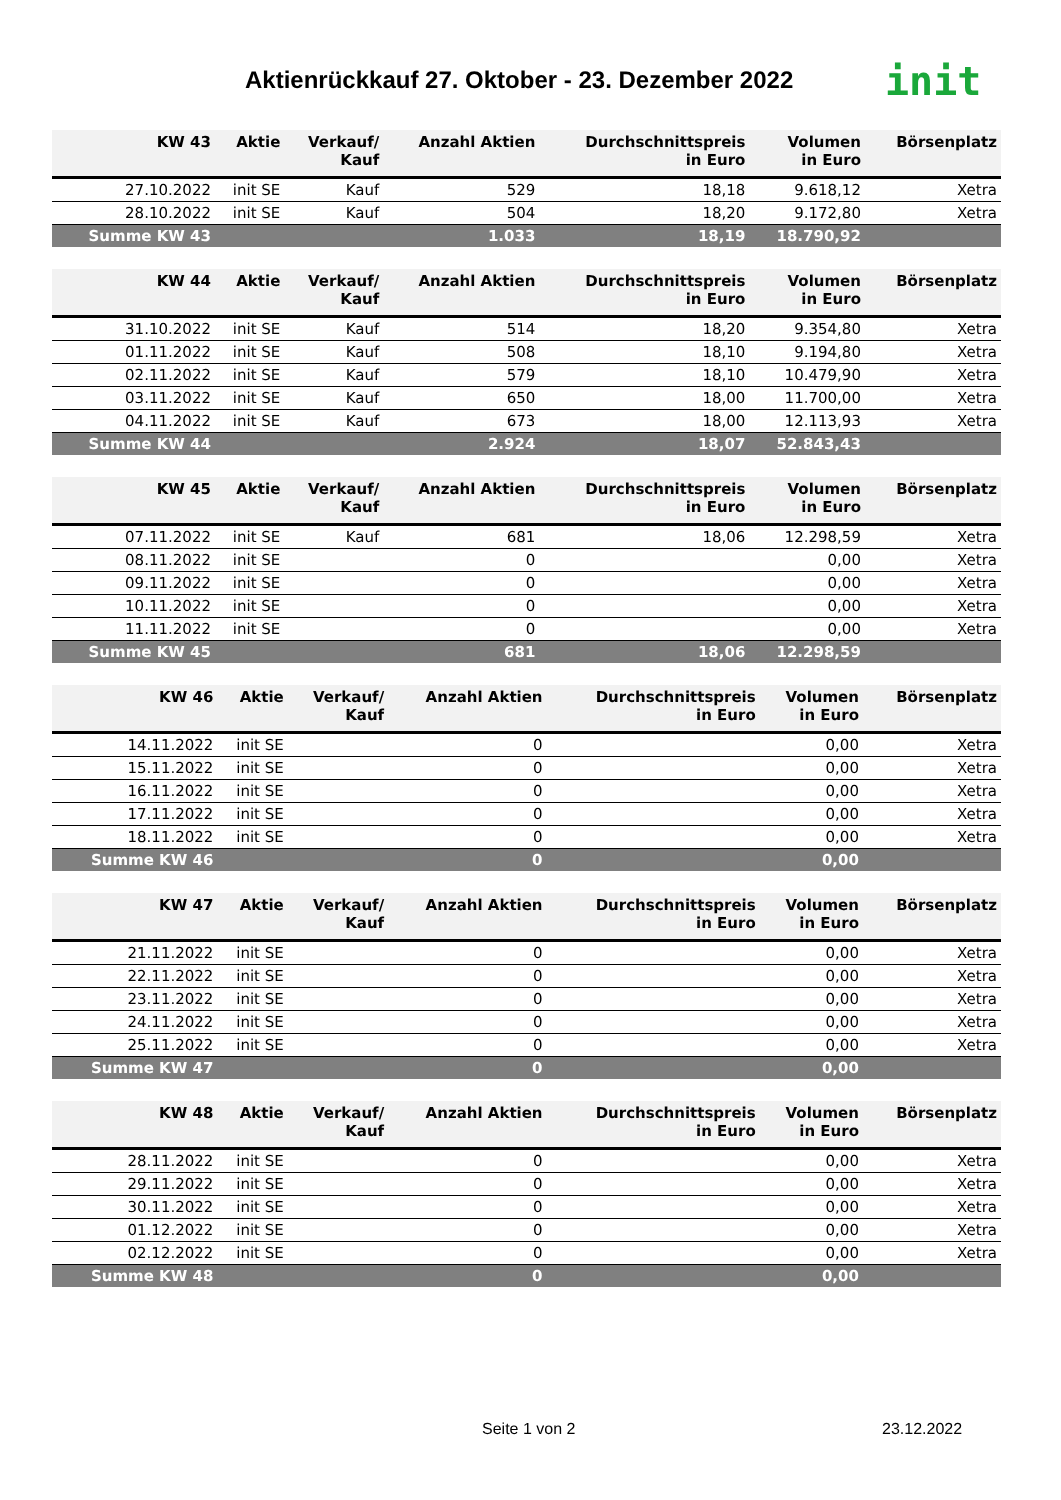Aktienrückkauf 27. Oktober - 23. Dezember 2022
init
| KW 43 | Aktie | Verkauf/ Kauf | Anzahl Aktien | Durchschnittspreis in Euro | Volumen in Euro | Börsenplatz |
| --- | --- | --- | --- | --- | --- | --- |
| 27.10.2022 | init SE | Kauf | 529 | 18,18 | 9.618,12 | Xetra |
| 28.10.2022 | init SE | Kauf | 504 | 18,20 | 9.172,80 | Xetra |
| Summe KW 43 | | | 1.033 | 18,19 | 18.790,92 | |
| KW 44 | Aktie | Verkauf/ Kauf | Anzahl Aktien | Durchschnittspreis in Euro | Volumen in Euro | Börsenplatz |
| --- | --- | --- | --- | --- | --- | --- |
| 31.10.2022 | init SE | Kauf | 514 | 18,20 | 9.354,80 | Xetra |
| 01.11.2022 | init SE | Kauf | 508 | 18,10 | 9.194,80 | Xetra |
| 02.11.2022 | init SE | Kauf | 579 | 18,10 | 10.479,90 | Xetra |
| 03.11.2022 | init SE | Kauf | 650 | 18,00 | 11.700,00 | Xetra |
| 04.11.2022 | init SE | Kauf | 673 | 18,00 | 12.113,93 | Xetra |
| Summe KW 44 | | | 2.924 | 18,07 | 52.843,43 | |
| KW 45 | Aktie | Verkauf/ Kauf | Anzahl Aktien | Durchschnittspreis in Euro | Volumen in Euro | Börsenplatz |
| --- | --- | --- | --- | --- | --- | --- |
| 07.11.2022 | init SE | Kauf | 681 | 18,06 | 12.298,59 | Xetra |
| 08.11.2022 | init SE | | 0 | | 0,00 | Xetra |
| 09.11.2022 | init SE | | 0 | | 0,00 | Xetra |
| 10.11.2022 | init SE | | 0 | | 0,00 | Xetra |
| 11.11.2022 | init SE | | 0 | | 0,00 | Xetra |
| Summe KW 45 | | | 681 | 18,06 | 12.298,59 | |
| KW 46 | Aktie | Verkauf/ Kauf | Anzahl Aktien | Durchschnittspreis in Euro | Volumen in Euro | Börsenplatz |
| --- | --- | --- | --- | --- | --- | --- |
| 14.11.2022 | init SE | | 0 | | 0,00 | Xetra |
| 15.11.2022 | init SE | | 0 | | 0,00 | Xetra |
| 16.11.2022 | init SE | | 0 | | 0,00 | Xetra |
| 17.11.2022 | init SE | | 0 | | 0,00 | Xetra |
| 18.11.2022 | init SE | | 0 | | 0,00 | Xetra |
| Summe KW 46 | | | 0 | | 0,00 | |
| KW 47 | Aktie | Verkauf/ Kauf | Anzahl Aktien | Durchschnittspreis in Euro | Volumen in Euro | Börsenplatz |
| --- | --- | --- | --- | --- | --- | --- |
| 21.11.2022 | init SE | | 0 | | 0,00 | Xetra |
| 22.11.2022 | init SE | | 0 | | 0,00 | Xetra |
| 23.11.2022 | init SE | | 0 | | 0,00 | Xetra |
| 24.11.2022 | init SE | | 0 | | 0,00 | Xetra |
| 25.11.2022 | init SE | | 0 | | 0,00 | Xetra |
| Summe KW 47 | | | 0 | | 0,00 | |
| KW 48 | Aktie | Verkauf/ Kauf | Anzahl Aktien | Durchschnittspreis in Euro | Volumen in Euro | Börsenplatz |
| --- | --- | --- | --- | --- | --- | --- |
| 28.11.2022 | init SE | | 0 | | 0,00 | Xetra |
| 29.11.2022 | init SE | | 0 | | 0,00 | Xetra |
| 30.11.2022 | init SE | | 0 | | 0,00 | Xetra |
| 01.12.2022 | init SE | | 0 | | 0,00 | Xetra |
| 02.12.2022 | init SE | | 0 | | 0,00 | Xetra |
| Summe KW 48 | | | 0 | | 0,00 | |
Seite 1 von 2 23.12.2022